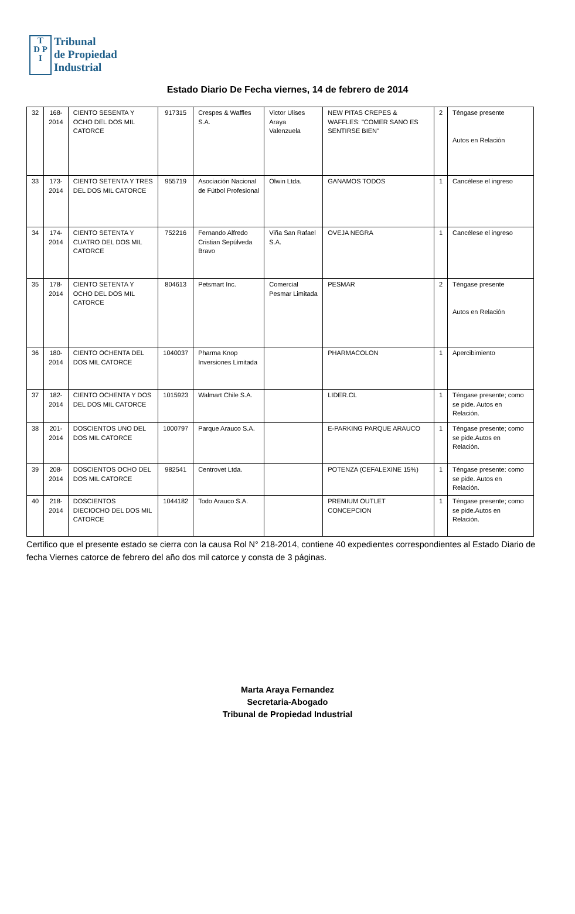T
D P
I
Tribunal
de Propiedad
Industrial
Estado Diario De Fecha viernes, 14 de febrero de 2014
| 32 | 168- 2014 | CIENTO SESENTA Y OCHO DEL DOS MIL CATORCE | 917315 | Crespes & Waffles S.A. | Victor Ulises Araya Valenzuela | NEW PITAS CREPES & WAFFLES: "COMER SANO ES SENTIRSE BIEN" | 2 | Téngase presente Autos en Relación |
| 33 | 173- 2014 | CIENTO SETENTA Y TRES DEL DOS MIL CATORCE | 955719 | Asociación Nacional de Fútbol Profesional | Olwin Ltda. | GANAMOS TODOS | 1 | Cancélese el ingreso |
| 34 | 174- 2014 | CIENTO SETENTA Y CUATRO DEL DOS MIL CATORCE | 752216 | Fernando Alfredo Cristian Sepúlveda Bravo | Viña San Rafael S.A. | OVEJA NEGRA | 1 | Cancélese el ingreso |
| 35 | 178- 2014 | CIENTO SETENTA Y OCHO DEL DOS MIL CATORCE | 804613 | Petsmart Inc. | Comercial Pesmar Limitada | PESMAR | 2 | Téngase presente Autos en Relación |
| 36 | 180- 2014 | CIENTO OCHENTA DEL DOS MIL CATORCE | 1040037 | Pharma Knop Inversiones Limitada | | PHARMACOLON | 1 | Apercibimiento |
| 37 | 182- 2014 | CIENTO OCHENTA Y DOS DEL DOS MIL CATORCE | 1015923 | Walmart Chile S.A. | | LIDER.CL | 1 | Téngase presente; como se pide. Autos en Relación. |
| 38 | 201- 2014 | DOSCIENTOS UNO DEL DOS MIL CATORCE | 1000797 | Parque Arauco S.A. | | E-PARKING PARQUE ARAUCO | 1 | Téngase presente; como se pide.Autos en Relación. |
| 39 | 208- 2014 | DOSCIENTOS OCHO DEL DOS MIL CATORCE | 982541 | Centrovet Ltda. | | POTENZA (CEFALEXINE 15%) | 1 | Téngase presente: como se pide. Autos en Relación. |
| 40 | 218- 2014 | DOSCIENTOS DIECIOCHO DEL DOS MIL CATORCE | 1044182 | Todo Arauco S.A. | | PREMIUM OUTLET CONCEPCION | 1 | Téngase presente; como se pide.Autos en Relación. |
Certifico que el presente estado se cierra con la causa Rol N° 218-2014, contiene 40 expedientes correspondientes al Estado Diario de fecha Viernes catorce de febrero del año dos mil catorce y consta de 3 páginas.
Marta Araya Fernandez
Secretaria-Abogado
Tribunal de Propiedad Industrial